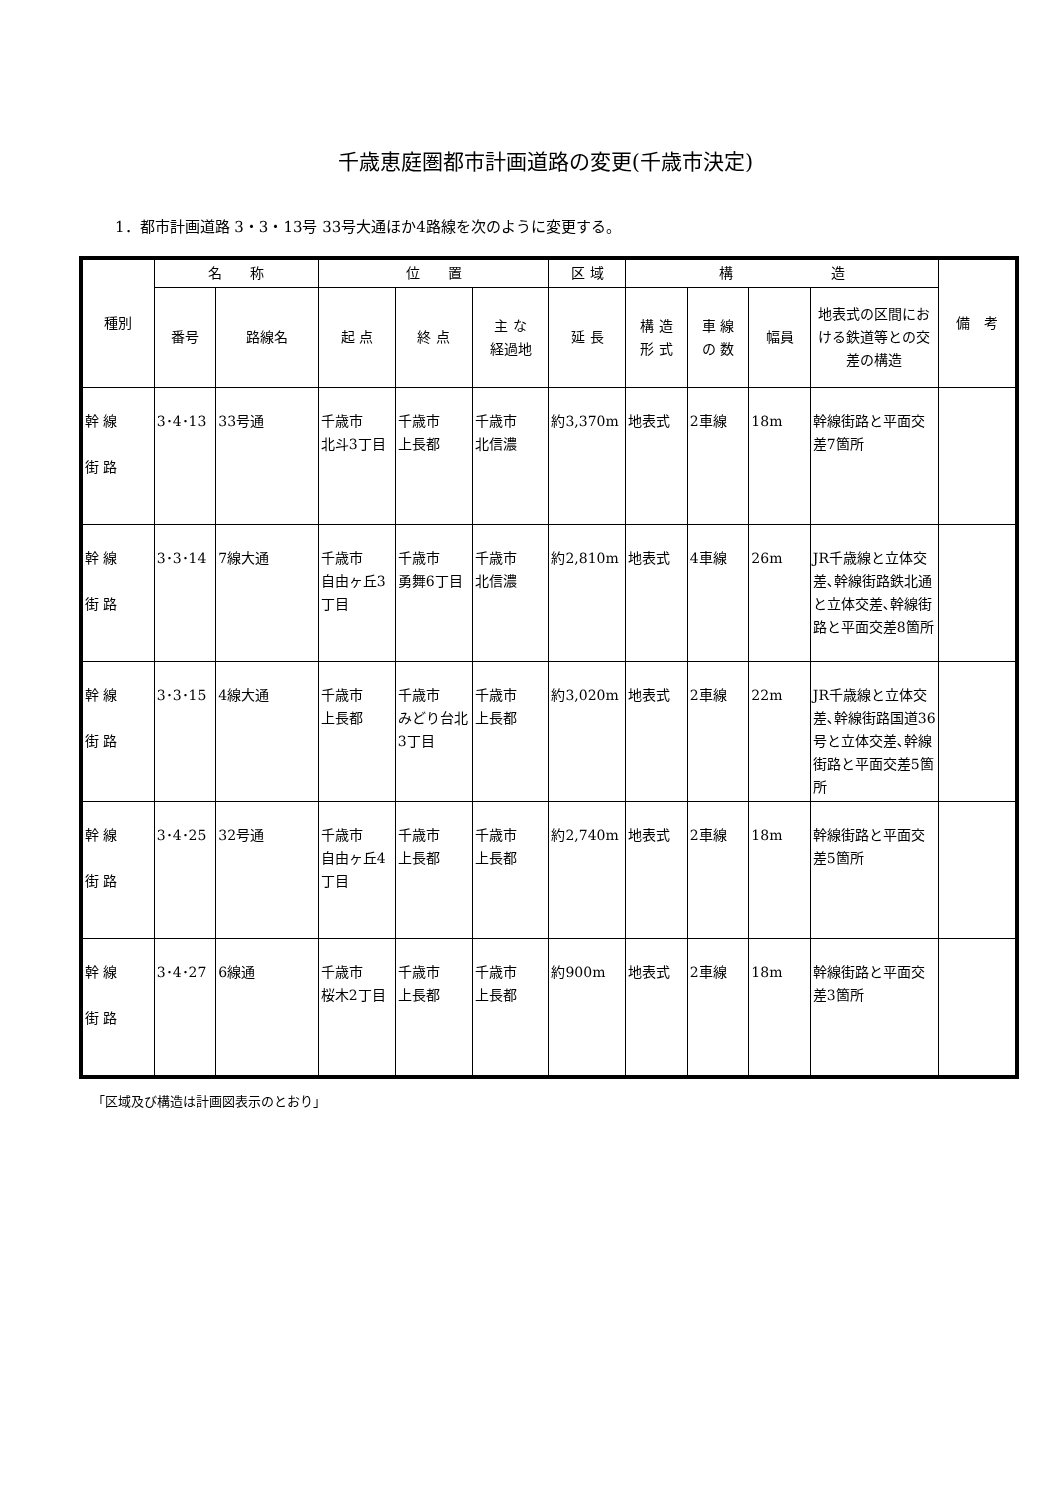千歳恵庭圏都市計画道路の変更(千歳市決定)
1．都市計画道路 3・3・13号 33号大通ほか4路線を次のように変更する。
| 種別 | 名 称 | | 位 置 | | | 区 域 | 構 造 | | | | 備 考 |
| --- | --- | --- | --- | --- | --- | --- | --- | --- | --- | --- | --- |
| | 番号 | 路線名 | 起 点 | 終 点 | 主 な 経過地 | 延 長 | 構 造 形 式 | 車 線 の 数 | 幅員 | 地表式の区間における鉄道等との交差の構造 | |
| 幹 線 街 路 | 3･4･13 | 33号通 | 千歳市 北斗3丁目 | 千歳市 上長都 | 千歳市 北信濃 | 約3,370m | 地表式 | 2車線 | 18m | 幹線街路と平面交差7箇所 | |
| 幹 線 街 路 | 3･3･14 | 7線大通 | 千歳市 自由ヶ丘3丁目 | 千歳市 勇舞6丁目 | 千歳市 北信濃 | 約2,810m | 地表式 | 4車線 | 26m | JR千歳線と立体交差､幹線街路鉄北通と立体交差､幹線街路と平面交差8箇所 | |
| 幹 線 街 路 | 3･3･15 | 4線大通 | 千歳市 上長都 | 千歳市 みどり台北3丁目 | 千歳市 上長都 | 約3,020m | 地表式 | 2車線 | 22m | JR千歳線と立体交差､幹線街路国道36号と立体交差､幹線街路と平面交差5箇所 | |
| 幹 線 街 路 | 3･4･25 | 32号通 | 千歳市 自由ヶ丘4丁目 | 千歳市 上長都 | 千歳市 上長都 | 約2,740m | 地表式 | 2車線 | 18m | 幹線街路と平面交差5箇所 | |
| 幹 線 街 路 | 3･4･27 | 6線通 | 千歳市 桜木2丁目 | 千歳市 上長都 | 千歳市 上長都 | 約900m | 地表式 | 2車線 | 18m | 幹線街路と平面交差3箇所 | |
「区域及び構造は計画図表示のとおり」